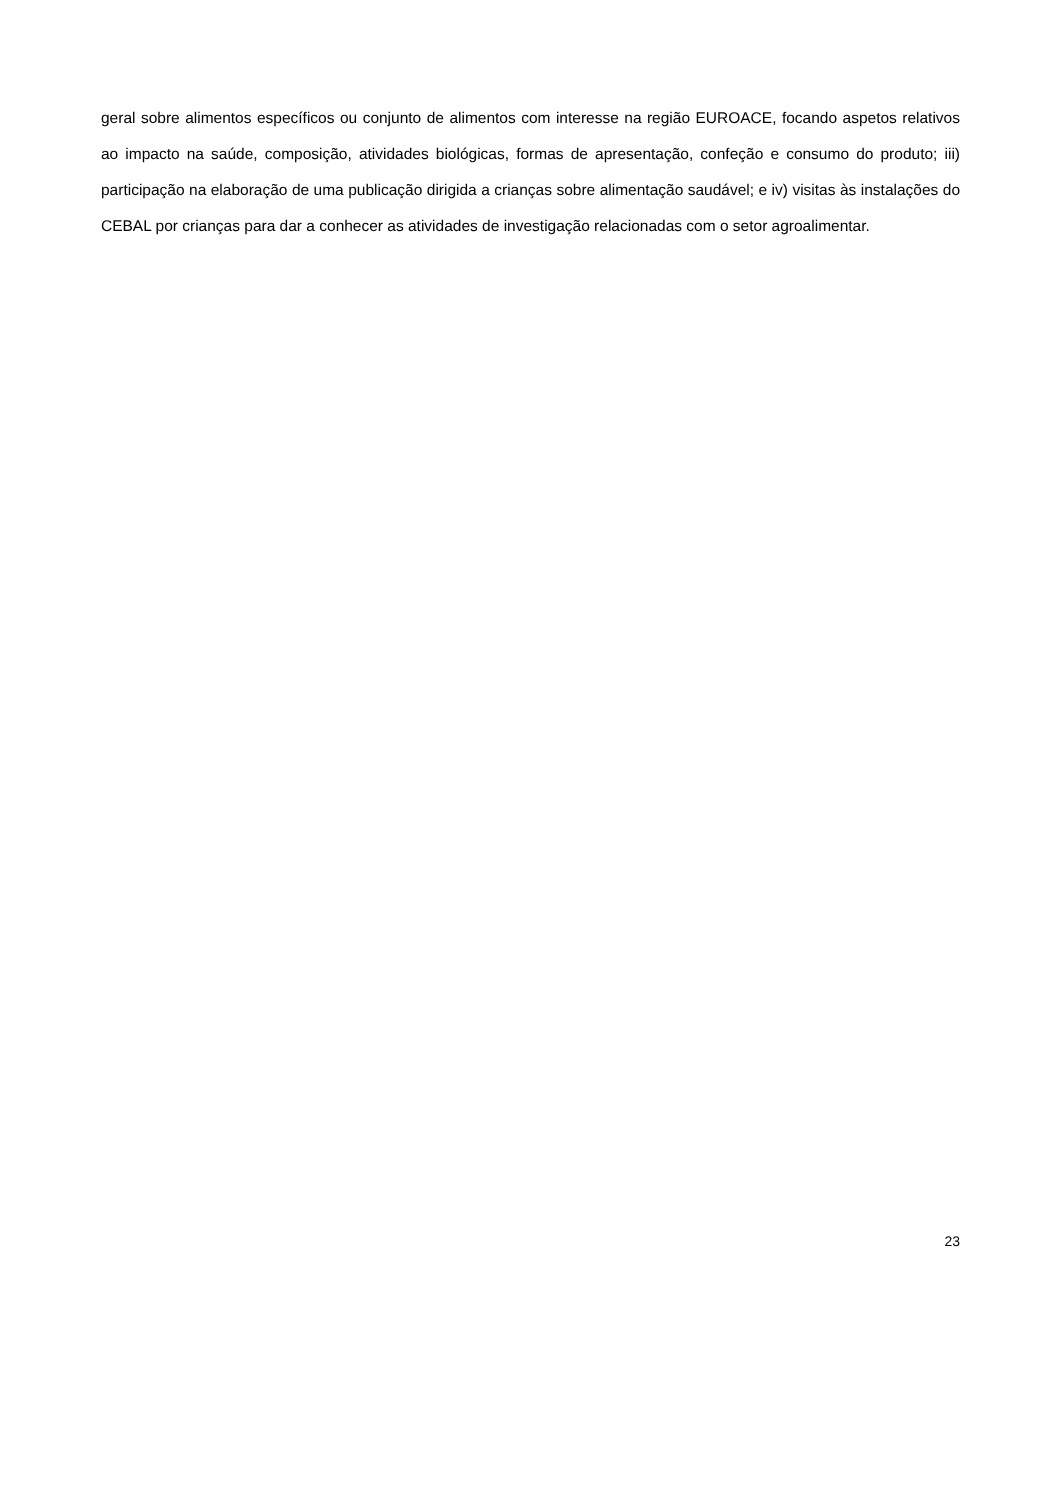geral sobre alimentos específicos ou conjunto de alimentos com interesse na região EUROACE, focando aspetos relativos ao impacto na saúde, composição, atividades biológicas, formas de apresentação, confeção e consumo do produto; iii) participação na elaboração de uma publicação dirigida a crianças sobre alimentação saudável; e iv) visitas às instalações do CEBAL por crianças para dar a conhecer as atividades de investigação relacionadas com o setor agroalimentar.
23